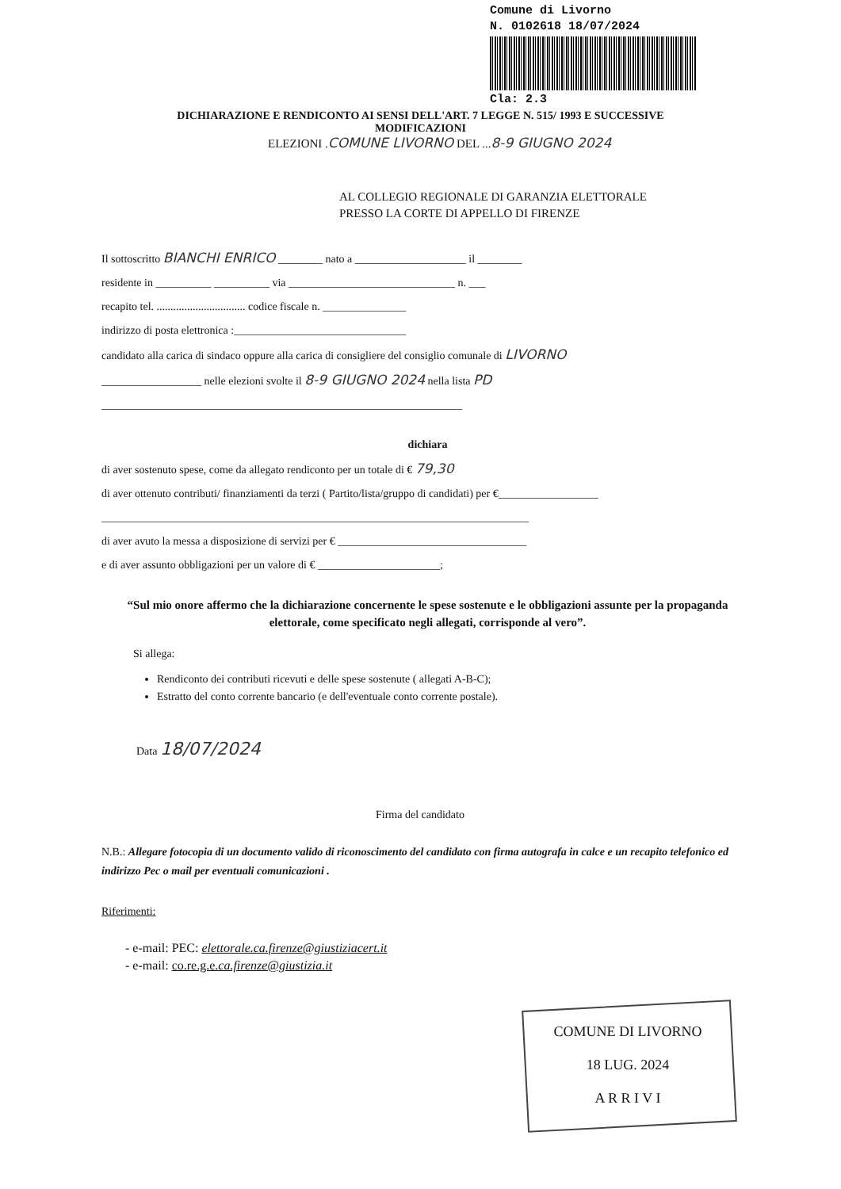Comune di Livorno
N. 0102618 18/07/2024
Cla: 2.3
DICHIARAZIONE E RENDICONTO AI SENSI DELL'ART. 7 LEGGE N. 515/ 1993 E SUCCESSIVE
MODIFICAZIONI
ELEZIONI .COMUNE LIVORNO DEL ...8-9 GIUGNO 2024
AL COLLEGIO REGIONALE DI GARANZIA ELETTORALE
PRESSO LA CORTE DI APPELLO DI FIRENZE
Il sottoscritto BIANCHI ENRICO ________ nato a ____________________ il ________
residente in __________ __________ via ______________________________ n. ___
recapito tel. ................................ codice fiscale n. _______________
indirizzo di posta elettronica :_______________________________
candidato alla carica di sindaco oppure alla carica di consigliere del consiglio comunale di LIVORNO
__________________ nelle elezioni svolte il 8-9 GIUGNO 2024 nella lista PD
_________________________________________________________________
dichiara
di aver sostenuto spese, come da allegato rendiconto per un totale di € 79,30
di aver ottenuto contributi/ finanziamenti da terzi ( Partito/lista/gruppo di candidati) per €__________________
_____________________________________________________________________________
di aver avuto la messa a disposizione di servizi per € __________________________________
e di aver assunto obbligazioni per un valore di € ______________________;
“Sul mio onore affermo che la dichiarazione concernente le spese sostenute e le obbligazioni assunte per la propaganda elettorale, come specificato negli allegati, corrisponde al vero”.
Si allega:
Rendiconto dei contributi ricevuti e delle spese sostenute ( allegati A-B-C);
Estratto del conto corrente bancario (e dell'eventuale conto corrente postale).
Data 18/07/2024
Firma del candidato
N.B.: Allegare fotocopia di un documento valido di riconoscimento del candidato con firma autografa in calce e un recapito telefonico ed indirizzo Pec o mail per eventuali comunicazioni .
Riferimenti:
- e-mail: PEC: elettorale.ca.firenze@giustiziacert.it
- e-mail: co.re.g.e.ca.firenze@giustizia.it
COMUNE DI LIVORNO
18 LUG. 2024
A R R I V I